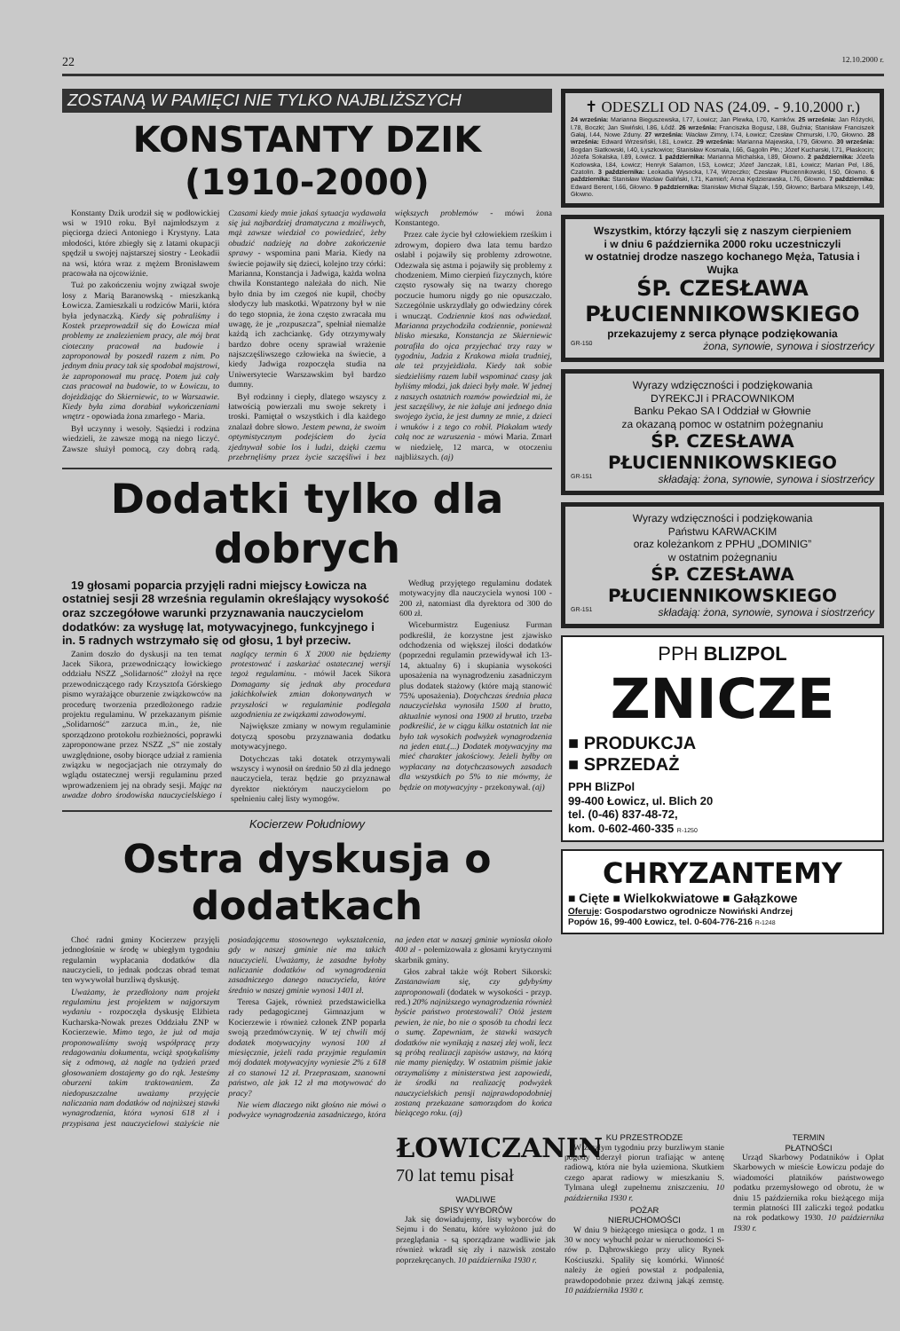22 12.10.2000 r.
ZOSTANĄ W PAMIĘCI NIE TYLKO NAJBLIŻSZYCH
KONSTANTY DZIK (1910-2000)
Konstanty Dzik urodził się w podłowickiej wsi w 1910 roku. Był najmłodszym z pięciorga dzieci Antoniego i Krystyny. Lata młodości, które zbiegły się z latami okupacji spędził u swojej najstarszej siostry - Leokadii na wsi, która wraz z mężem Bronisławem pracowała na ojcowiźnie.
Tuż po zakończeniu wojny związał swoje losy z Marią Baranowską - mieszkanką Łowicza. Zamieszkali u rodziców Marii, która była jedynaczką. Kiedy się pobraliśmy i Kostek przeprowadził się do Łowicza miał problemy ze znalezieniem pracy, ale mój brat cioteczny pracował na budowie i zaproponował by poszedł razem z nim. Po jednym dniu pracy tak się spodobał majstrowi, że zaproponował mu pracę. Potem już cały czas pracował na budowie, to w Łowiczu, to dojeżdżając do Skierniewic, to w Warszawie. Kiedy była zima dorabiał wykończeniami wnętrz - opowiada żona zmarłego - Maria.
Był uczynny i wesoły. Sąsiedzi i rodzina wiedzieli, że zawsze mogą na niego liczyć. Zawsze służył pomocą, czy dobrą radą. Czasami kiedy mnie jakaś sytuacja wydawała się już najbardziej dramatyczna z możliwych, mąż zawsze wiedział co powiedzieć, żeby obudzić nadzieję na dobre zakończenie sprawy - wspomina pani Maria. Kiedy na świecie pojawiły się dzieci, kolejno trzy córki: Marianna, Konstancja i Jadwiga, każda wolna chwila Konstantego należała do nich. Nie było dnia by im czegoś nie kupił, choćby słodyczy lub maskotki. Wpatrzony był w nie do tego stopnia, że żona często zwracała mu uwagę, że je „rozpuszcza”, spełniał niemalże każdą ich zachciankę. Gdy otrzymywały bardzo dobre oceny sprawiał wrażenie najszczęśliwszego człowieka na świecie, a kiedy Jadwiga rozpoczęła studia na Uniwersytecie Warszawskim był bardzo dumny.
Był rodzinny i ciepły, dlatego wszyscy z łatwością powierzali mu swoje sekrety i troski. Pamiętał o wszystkich i dla każdego znalazł dobre słowo. Jestem pewna, że swoim optymistycznym podejściem do życia zjednywał sobie los i ludzi, dzięki czemu przebrnęliśmy przez życie szczęśliwi i bez większych problemów - mówi żona Konstantego.
Przez całe życie był człowiekiem rześkim i zdrowym, dopiero dwa lata temu bardzo osłabł i pojawiły się problemy zdrowotne. Odezwała się astma i pojawiły się problemy z chodzeniem. Mimo cierpień fizycznych, które często rysowały się na twarzy chorego poczucie humoru nigdy go nie opuszczało. Szczególnie uskrzydlały go odwiedziny córek i wnucząt. Codziennie ktoś nas odwiedzał. Marianna przychodziła codziennie, ponieważ blisko mieszka, Konstancja ze Skierniewic potrafiła do ojca przyjechać trzy razy w tygodniu, Jadzia z Krakowa miała trudniej, ale też przyjeżdżała. Kiedy tak sobie siedzieliśmy razem lubił wspominać czasy jak byliśmy młodzi, jak dzieci były małe. W jednej z naszych ostatnich rozmów powiedział mi, że jest szczęśliwy, że nie żałuje ani jednego dnia swojego życia, że jest dumny ze mnie, z dzieci i wnuków i z tego co robił. Płakałam wtedy całą noc ze wzruszenia - mówi Maria. Zmarł w niedzielę, 12 marca, w otoczeniu najbliższych. (aj)
Dodatki tylko dla dobrych
19 głosami poparcia przyjęli radni miejscy Łowicza na ostatniej sesji 28 września regulamin określający wysokość oraz szczegółowe warunki przyznawania nauczycielom dodatków: za wysługę lat, motywacyjnego, funkcyjnego i in. 5 radnych wstrzymało się od głosu, 1 był przeciw.
Zanim doszło do dyskusji na ten temat Jacek Sikora, przewodniczący łowickiego oddziału NSZZ „Solidarność” złożył na ręce przewodniczącego rady Krzysztofa Górskiego pismo wyrażające oburzenie związkowców na procedurę tworzenia przedłożonego radzie projektu regulaminu. W przekazanym piśmie „Solidarność” zarzuca m.in., że, nie sporządzono protokołu rozbieżności, poprawki zaproponowane przez NSZZ „S” nie zostały uwzględnione, osoby biorące udział z ramienia związku w negocjacjach nie otrzymały do wglądu ostatecznej wersji regulaminu przed wprowadzeniem jej na obrady sesji. Mając na uwadze dobro środowiska nauczycielskiego i naglący termin 6 X 2000 nie będziemy protestować i zaskarżać ostatecznej wersji tegoż regulaminu. - mówił Jacek Sikora Domagamy się jednak aby procedura jakichkolwiek zmian dokonywanych w przyszłości w regulaminie podlegała uzgodnieniu ze związkami zawodowymi.
Największe zmiany w nowym regulaminie dotyczą sposobu przyznawania dodatku motywacyjnego.
Dotychczas taki dotatek otrzymywali wszyscy i wynosił on średnio 50 zł dla jednego nauczyciela, teraz będzie go przyznawał dyrektor niektórym nauczycielom po spełnieniu całej listy wymogów.
Według przyjętego regulaminu dodatek motywacyjny dla nauczyciela wynosi 100 - 200 zł, natomiast dla dyrektora od 300 do 600 zł.
Wiceburmistrz Eugeniusz Furman podkreślił, że korzystne jest zjawisko odchodzenia od większej ilości dodatków (poprzedni regulamin przewidywał ich 13-14, aktualny 6) i skupiania wysokości uposażenia na wynagrodzeniu zasadniczym plus dodatek stażowy (które mają stanowić 75% uposażenia). Dotychczas średnia płaca nauczycielska wynosiła 1500 zł brutto, aktualnie wynosi ona 1900 zł brutto, trzeba podkreślić, że w ciągu kilku ostatnich lat nie było tak wysokich podwyżek wynagrodzenia na jeden etat.(...) Dodatek motywacyjny ma mieć charakter jakościowy. Jeżeli byłby on wypłacany na dotychczasowych zasadach dla wszystkich po 5% to nie mówmy, że będzie on motywacyjny - przekonywał. (aj)
Kocierzew Południowy
Ostra dyskusja o dodatkach
Choć radni gminy Kocierzew przyjęli jednogłośnie w środę w ubiegłym tygodniu regulamin wypłacania dodatków dla nauczycieli, to jednak podczas obrad temat ten wywywołał burzliwą dyskusję.
Uważamy, że przedłożony nam projekt regulaminu jest projektem w najgorszym wydaniu - rozpoczęła dyskusję Elżbieta Kucharska-Nowak prezes Oddziału ZNP w Kocierzewie. Mimo tego, że już od maja proponowaliśmy swoją współpracę przy redagowaniu dokumentu, wciąż spotykaliśmy się z odmową, aż nagle na tydzień przed głosowaniem dostajemy go do rąk. Jesteśmy oburzeni takim traktowaniem. Za niedopuszczalne uważamy przyjęcie naliczania nam dodatków od najniższej stawki wynagrodzenia, która wynosi 618 zł i przypisana jest nauczycielowi stażyście nie posiadającemu stosownego wykształcenia, gdy w naszej gminie nie ma takich nauczycieli. Uważamy, że zasadne byłoby naliczanie dodatków od wynagrodzenia zasadniczego danego nauczyciela, które średnio w naszej gminie wynosi 1401 zł.
Teresa Gajek, również przedstawicielka rady pedagogicznej Gimnazjum w Kocierzewie i również członek ZNP poparła swoją przedmówczynię. W tej chwili mój dodatek motywacyjny wynosi 100 zł miesięcznie, jeżeli rada przyjmie regulamin mój dodatek motywacyjny wyniesie 2% z 618 zł co stanowi 12 zł. Przepraszam, szanowni państwo, ale jak 12 zł ma motywować do pracy?
Nie wiem dlaczego nikt głośno nie mówi o podwyżce wynagrodzenia zasadniczego, która na jeden etat w naszej gminie wyniosła około 400 zł - polemizowała z głosami krytycznymi skarbnik gminy.
Głos zabrał także wójt Robert Sikorski: Zastanawiam się, czy gdybyśmy zaproponowali (dodatek w wysokości - przyp. red.) 20% najniższego wynagrodzenia również byście państwo protestowali? Otóż jestem pewien, że nie, bo nie o sposób tu chodzi lecz o sumę. Zapewniam, że stawki waszych dodatków nie wynikają z naszej złej woli, lecz są próbą realizacji zapisów ustawy, na którą nie mamy pieniędzy. W ostatnim piśmie jakie otrzymaliśmy z ministerstwa jest zapowiedź, że środki na realizację podwyżek nauczycielskich pensji najprawdopodobniej zostaną przekazane samorządom do końca bieżącego roku. (aj)
✝ ODESZLI OD NAS (24.09. - 9.10.2000 r.)
24 września: Marianna Bieguszewska, l.77, Łowicz; Jan Plewka, l.70, Kamków. 25 września: Jan Różycki, l.78, Boczki; Jan Siwiński, l.86, Łódź. 26 września: Franciszka Bogusz, l.88, Guźnia; Stanisław Franciszek Gałaj, l.44, Nowe Zduny. 27 września: Wacław Zimny, l.74, Łowicz; Czesław Chmurski, l.70, Głowno. 28 września: Edward Wrzesiński, l.81, Łowicz. 29 września: Marianna Majewska, l.79, Głowno. 30 września: Bogdan Siatkowski, l.40, Łyszkowice; Stanisław Kosmala, l.66, Gągolin Płn.; Józef Kucharski, l.71, Płaskocin; Józefa Sokalska, l.89, Łowicz. 1 października: Marianna Michalska, l.89, Głowno. 2 października: Józefa Kozłowska, l.84, Łowicz; Henryk Salamon, l.53, Łowicz; Józef Janczak, l.81, Łowicz; Marian Pel, l.86, Czatolin. 3 października: Leokadia Wysocka, l.74, Wrzeczko; Czesław Płuciennikowski, l.50, Głowno. 6 października: Stanisław Wacław Galiński, l.71, Kamień; Anna Kędzierawska, l.76, Głowno. 7 października: Edward Berent, l.66, Głowno. 9 października: Stanisław Michał Ślązak, l.59, Głowno; Barbara Mikszejn, l.49, Głowno.
Wszystkim, którzy łączyli się z naszym cierpieniem
i w dniu 6 października 2000 roku uczestniczyli
w ostatniej drodze naszego kochanego Męża, Tatusia i Wujka
ŚP. CZESŁAWA
PŁUCIENNIKOWSKIEGO
przekazujemy z serca płynące podziękowania
GR-150 żona, synowie, synowa i siostrzeńcy
Wyrazy wdzięczności i podziękowania
DYREKCJI i PRACOWNIKOM
Banku Pekao SA I Oddział w Głownie
za okazaną pomoc w ostatnim pożegnaniu
ŚP. CZESŁAWA PŁUCIENNIKOWSKIEGO
GR-151 składają: żona, synowie, synowa i siostrzeńcy
Wyrazy wdzięczności i podziękowania
Państwu KARWACKIM
oraz koleżankom z PPHU „DOMINIG”
w ostatnim pożegnaniu
ŚP. CZESŁAWA PŁUCIENNIKOWSKIEGO
GR-151 składają: żona, synowie, synowa i siostrzeńcy
PPH BLIZPOL
ZNICZE
■ PRODUKCJA
■ SPRZEDAŻ
PPH BliZPol
99-400 Łowicz, ul. Blich 20
tel. (0-46) 837-48-72,
kom. 0-602-460-335 R-1250
CHRYZANTEMY
■ Cięte ■ Wielkokwiatowe ■ Gałązkowe
Oferuje: Gospodarstwo ogrodnicze Nowiński Andrzej
Popów 16, 99-400 Łowicz, tel. 0-604-776-216 R-1248
ŁOWICZANIN
70 lat temu pisał
WADLIWE
SPISY WYBORÓW
Jak się dowiadujemy, listy wyborców do Sejmu i do Senatu, które wyłożono już do przeglądania - są sporządzane wadliwie jak również wkradł się zły i nazwisk zostało poprzekręcanych. 10 października 1930 r.
KU PRZESTRODZE
W zeszłym tygodniu przy burzliwym stanie pogody uderzył piorun trafiając w antenę radiową, która nie była uziemiona. Skutkiem czego aparat radiowy w mieszkaniu S. Tylmana uległ zupełnemu zniszczeniu. 10 października 1930 r.
POŻAR
NIERUCHOMOŚCI
W dniu 9 bieżącego miesiąca o godz. 1 m 30 w nocy wybuchł pożar w nieruchomości S-rów p. Dąbrowskiego przy ulicy Rynek Kościuszki. Spaliły się komórki. Winność należy że ogień powstał z podpalenia, prawdopodobnie przez dziwną jakąś zemstę. 10 października 1930 r.
TERMIN
PŁATNOŚCI
Urząd Skarbowy Podatników i Opłat Skarbowych w mieście Łowiczu podaje do wiadomości płatników państwowego podatku przemysłowego od obrotu, że w dniu 15 października roku bieżącego mija termin płatności III zaliczki tegoż podatku na rok podatkowy 1930. 10 października 1930 r.